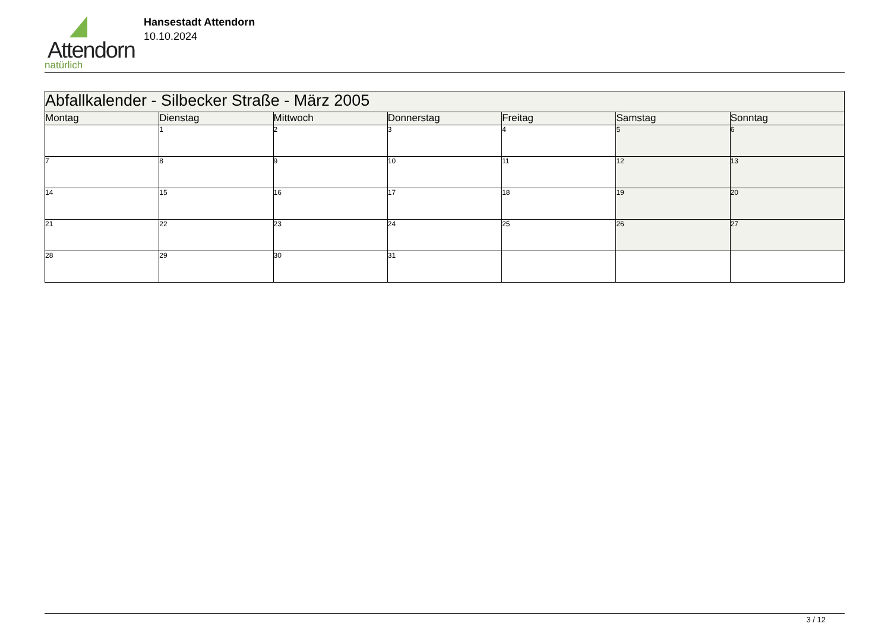Attendorn
natürlich
Hansestadt Attendorn
10.10.2024
| Abfallkalender - Silbecker Straße - März 2005 | | | | | | |
| Montag | Dienstag | Mittwoch | Donnerstag | Freitag | Samstag | Sonntag |
| | 1 | 2 | 3 | 4 | 5 | 6 |
| 7 | 8 | 9 | 10 | 11 | 12 | 13 |
| 14 | 15 | 16 | 17 | 18 | 19 | 20 |
| 21 | 22 | 23 | 24 | 25 | 26 | 27 |
| 28 | 29 | 30 | 31 | | | |
3 / 12